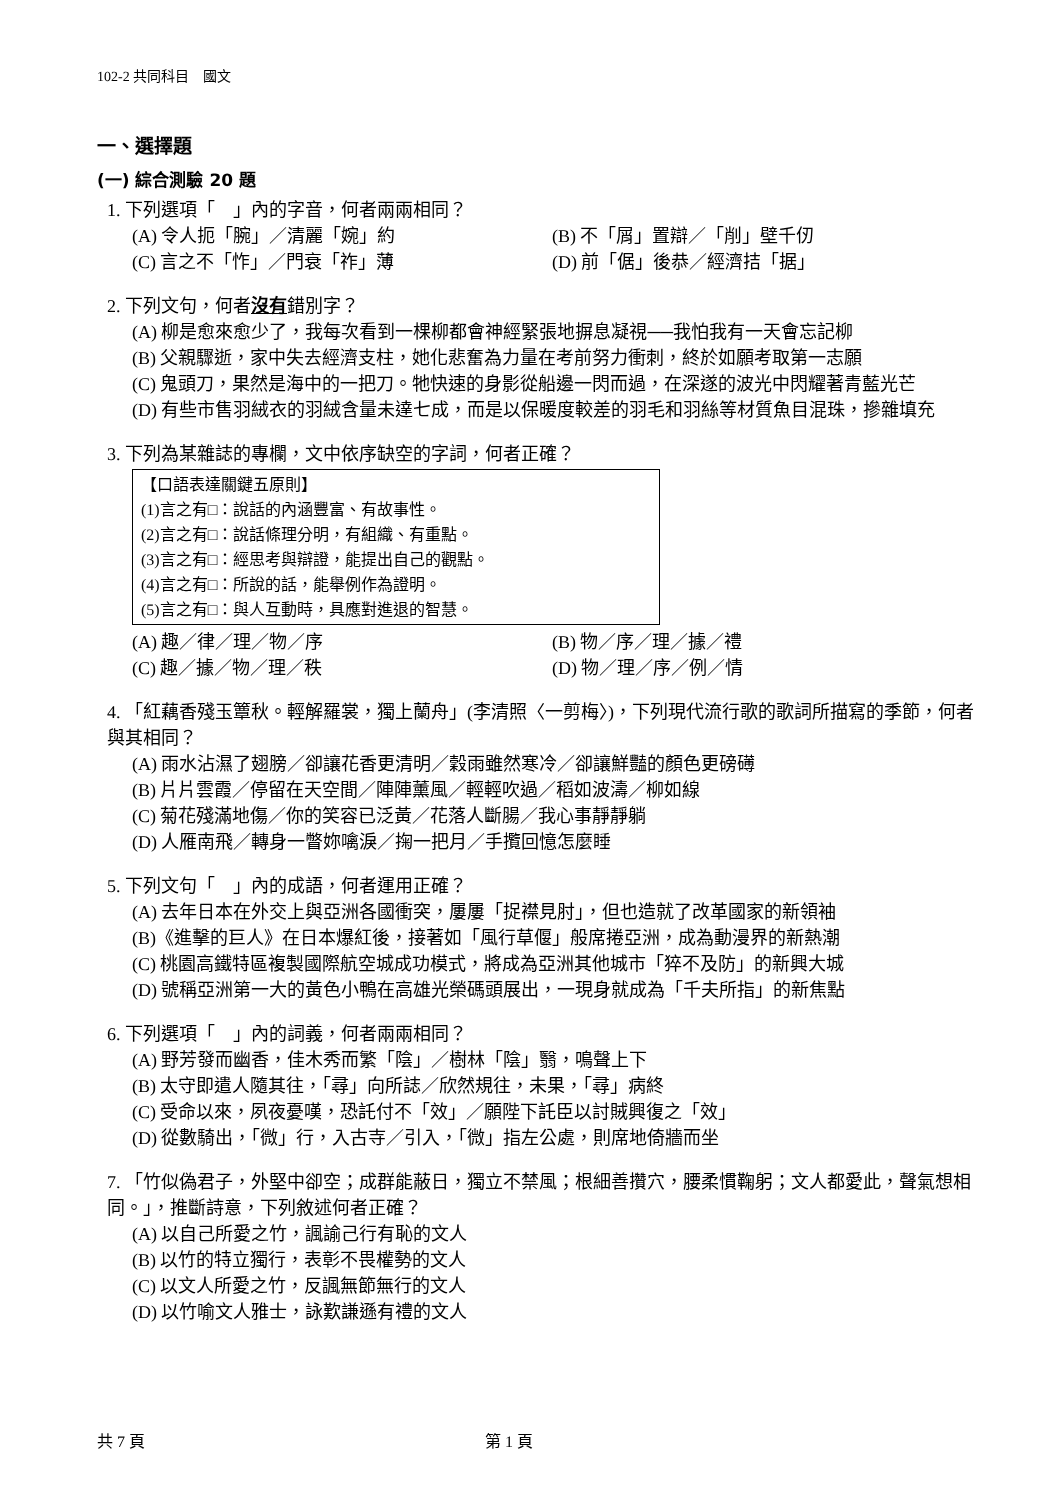102-2 共同科目　國文
一、選擇題
(一) 綜合測驗 20 題
1. 下列選項「　」內的字音，何者兩兩相同？
(A) 令人扼「腕」／清麗「婉」約
(B) 不「屑」置辯／「削」壁千仞
(C) 言之不「怍」／門衰「祚」薄
(D) 前「倨」後恭／經濟拮「据」
2. 下列文句，何者沒有錯別字？
(A) 柳是愈來愈少了，我每次看到一棵柳都會神經緊張地摒息凝視──我怕我有一天會忘記柳
(B) 父親驟逝，家中失去經濟支柱，她化悲奮為力量在考前努力衝刺，終於如願考取第一志願
(C) 鬼頭刀，果然是海中的一把刀。牠快速的身影從船邊一閃而過，在深遂的波光中閃耀著青藍光芒
(D) 有些市售羽絨衣的羽絨含量未達七成，而是以保暖度較差的羽毛和羽絲等材質魚目混珠，摻雜填充
3. 下列為某雜誌的專欄，文中依序缺空的字詞，何者正確？
【口語表達關鍵五原則】
(1)言之有□：說話的內涵豐富、有故事性。
(2)言之有□：說話條理分明，有組織、有重點。
(3)言之有□：經思考與辯證，能提出自己的觀點。
(4)言之有□：所說的話，能舉例作為證明。
(5)言之有□：與人互動時，具應對進退的智慧。
(A) 趣／律／理／物／序
(B) 物／序／理／據／禮
(C) 趣／據／物／理／秩
(D) 物／理／序／例／情
4. 「紅藕香殘玉簟秋。輕解羅裳，獨上蘭舟」(李清照〈一剪梅〉)，下列現代流行歌的歌詞所描寫的季節，何者與其相同？
(A) 雨水沾濕了翅膀／卻讓花香更清明／穀雨雖然寒冷／卻讓鮮豔的顏色更磅礡
(B) 片片雲霞／停留在天空間／陣陣薰風／輕輕吹過／稻如波濤／柳如線
(C) 菊花殘滿地傷／你的笑容已泛黃／花落人斷腸／我心事靜靜躺
(D) 人雁南飛／轉身一瞥妳噙淚／掬一把月／手攬回憶怎麼睡
5. 下列文句「　」內的成語，何者運用正確？
(A) 去年日本在外交上與亞洲各國衝突，屢屢「捉襟見肘」，但也造就了改革國家的新領袖
(B)《進擊的巨人》在日本爆紅後，接著如「風行草偃」般席捲亞洲，成為動漫界的新熱潮
(C) 桃園高鐵特區複製國際航空城成功模式，將成為亞洲其他城市「猝不及防」的新興大城
(D) 號稱亞洲第一大的黃色小鴨在高雄光榮碼頭展出，一現身就成為「千夫所指」的新焦點
6. 下列選項「　」內的詞義，何者兩兩相同？
(A) 野芳發而幽香，佳木秀而繁「陰」／樹林「陰」翳，鳴聲上下
(B) 太守即遣人隨其往，「尋」向所誌／欣然規往，未果，「尋」病終
(C) 受命以來，夙夜憂嘆，恐託付不「效」／願陛下託臣以討賊興復之「效」
(D) 從數騎出，「微」行，入古寺／引入，「微」指左公處，則席地倚牆而坐
7. 「竹似偽君子，外堅中卻空；成群能蔽日，獨立不禁風；根細善攢穴，腰柔慣鞠躬；文人都愛此，聲氣想相同。」，推斷詩意，下列敘述何者正確？
(A) 以自己所愛之竹，諷諭己行有恥的文人
(B) 以竹的特立獨行，表彰不畏權勢的文人
(C) 以文人所愛之竹，反諷無節無行的文人
(D) 以竹喻文人雅士，詠歎謙遜有禮的文人
共 7 頁 第 1 頁